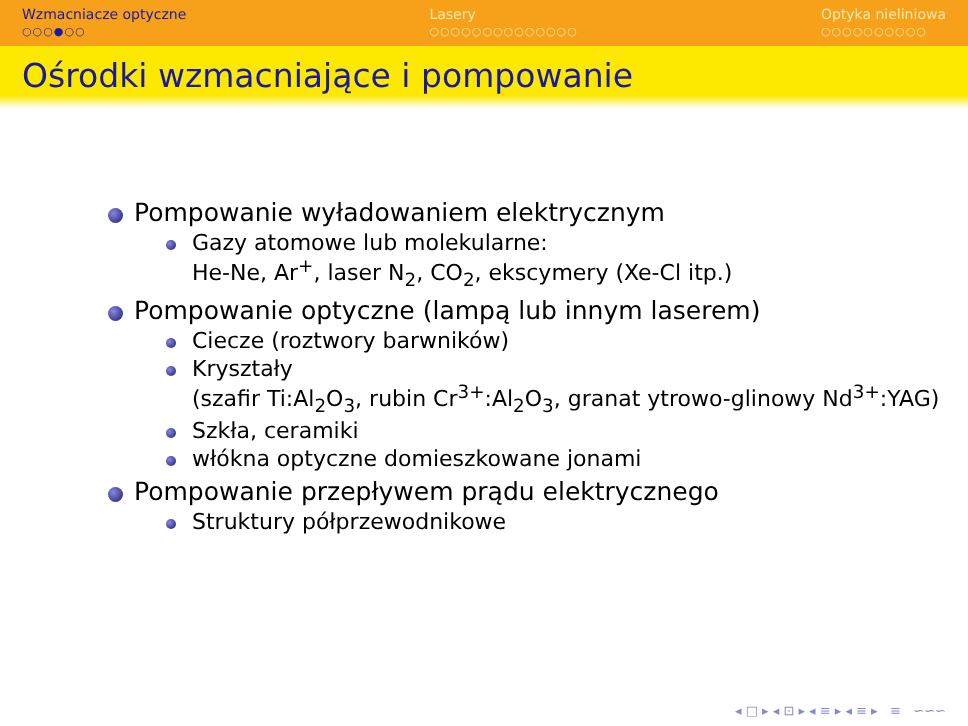Wzmacniacze optyczne
○○○●○○
Lasery
○○○○○○○○○○○○○○
Optyka nieliniowa
○○○○○○○○○○
Ośrodki wzmacniające i pompowanie
Pompowanie wyładowaniem elektrycznym
Gazy atomowe lub molekularne:
He-Ne, Ar<sup>+</sup>, laser N<sub>2</sub>, CO<sub>2</sub>, ekscymery (Xe-Cl itp.)
Pompowanie optyczne (lampą lub innym laserem)
Ciecze (roztwory barwników)
Kryształy
(szafir Ti:Al<sub>2</sub>O<sub>3</sub>, rubin Cr<sup>3+</sup>:Al<sub>2</sub>O<sub>3</sub>, granat ytrowo-glinowy Nd<sup>3+</sup>:YAG)
Szkła, ceramiki
włókna optyczne domieszkowane jonami
Pompowanie przepływem prądu elektrycznego
Struktury półprzewodnikowe
◂ □ ▸ ◂ ⊡ ▸ ◂ ≡ ▸ ◂ ≡ ▸ ≡ ∽∽∽